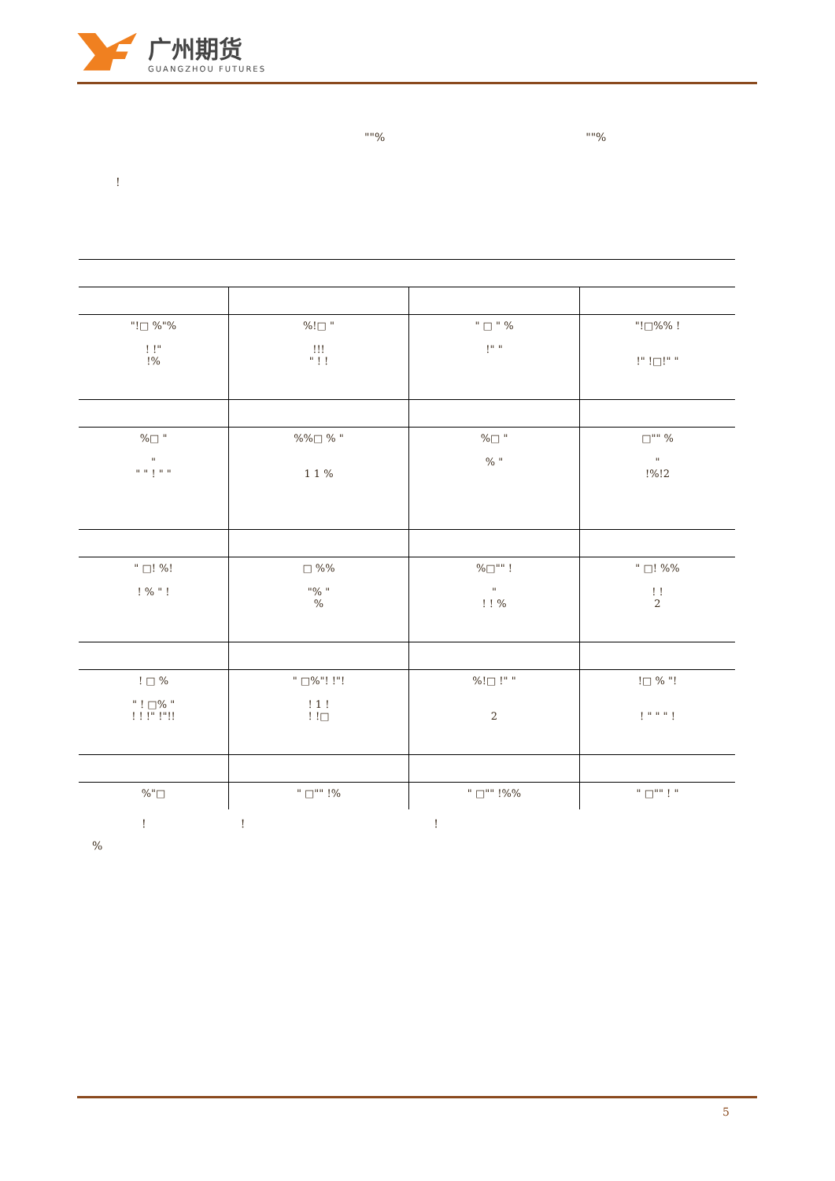广州期货
GUANGZHOU FUTURES
""% ""%
!
| "!□ %"% ! !" !% | %!□ " !!! " ! ! | " □ " % !" " | "!□%% ! !" !□!" " |
| %□ " " " " ! " " | %%□ % " 1 1 % | %□ " % " | □"" % " !%!2 |
| " □! %! ! % " ! | □ %% "% " % | %□"" ! " ! ! % | " □! %% ! ! 2 |
| ! □ % " ! □% " ! ! !" !"!! | " □%"! !"! ! 1 ! ! !□ | %!□ !" " 2 | !□ % "! ! " " " ! |
| %"□ | " □"" !% | " □"" !%% | " □"" ! " |
!!!
%
5